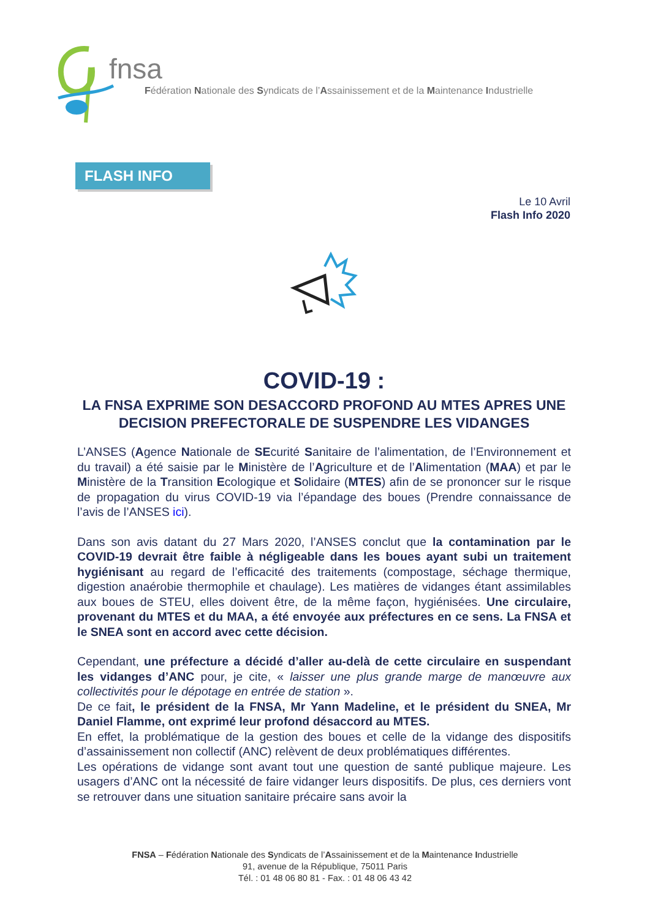fnsa
Fédération Nationale des Syndicats de l’Assainissement et de la Maintenance Industrielle
FLASH INFO
Le 10 Avril
Flash Info 2020
COVID-19 :
LA FNSA EXPRIME SON DESACCORD PROFOND AU MTES APRES UNE DECISION PREFECTORALE DE SUSPENDRE LES VIDANGES
L’ANSES (Agence Nationale de SEcurité Sanitaire de l’alimentation, de l’Environnement et du travail) a été saisie par le Ministère de l’Agriculture et de l’Alimentation (MAA) et par le Ministère de la Transition Ecologique et Solidaire (MTES) afin de se prononcer sur le risque de propagation du virus COVID-19 via l’épandage des boues (Prendre connaissance de l’avis de l’ANSES ici).
Dans son avis datant du 27 Mars 2020, l’ANSES conclut que la contamination par le COVID-19 devrait être faible à négligeable dans les boues ayant subi un traitement hygiénisant au regard de l’efficacité des traitements (compostage, séchage thermique, digestion anaérobie thermophile et chaulage). Les matières de vidanges étant assimilables aux boues de STEU, elles doivent être, de la même façon, hygiénisées. Une circulaire, provenant du MTES et du MAA, a été envoyée aux préfectures en ce sens. La FNSA et le SNEA sont en accord avec cette décision.
Cependant, une préfecture a décidé d’aller au-delà de cette circulaire en suspendant les vidanges d’ANC pour, je cite, « laisser une plus grande marge de manœuvre aux collectivités pour le dépotage en entrée de station ».
De ce fait, le président de la FNSA, Mr Yann Madeline, et le président du SNEA, Mr Daniel Flamme, ont exprimé leur profond désaccord au MTES.
En effet, la problématique de la gestion des boues et celle de la vidange des dispositifs d’assainissement non collectif (ANC) relèvent de deux problématiques différentes.
Les opérations de vidange sont avant tout une question de santé publique majeure. Les usagers d’ANC ont la nécessité de faire vidanger leurs dispositifs. De plus, ces derniers vont se retrouver dans une situation sanitaire précaire sans avoir la
FNSA – Fédération Nationale des Syndicats de l’Assainissement et de la Maintenance Industrielle
91, avenue de la République, 75011 Paris
Tél. : 01 48 06 80 81 - Fax. : 01 48 06 43 42